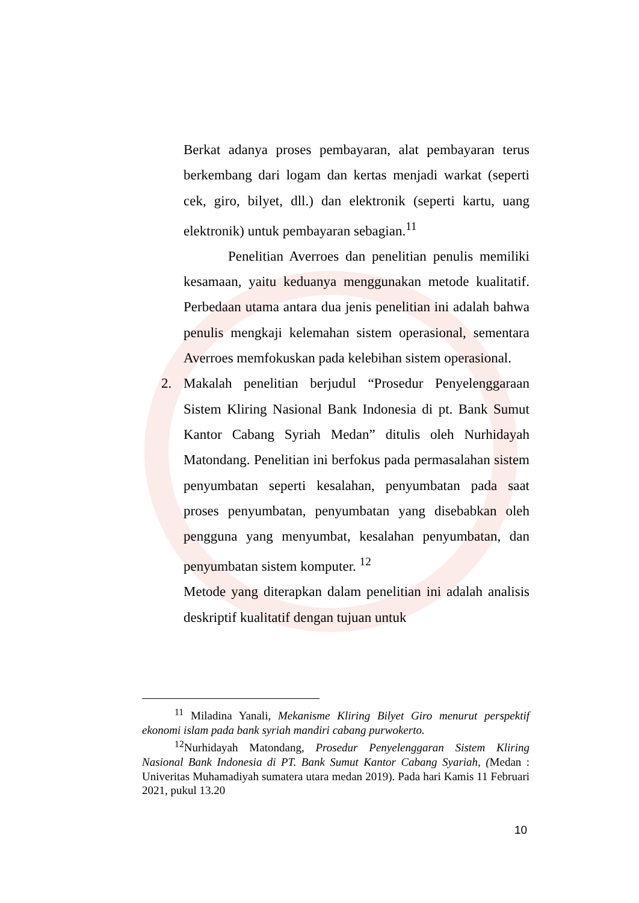Berkat adanya proses pembayaran, alat pembayaran terus berkembang dari logam dan kertas menjadi warkat (seperti cek, giro, bilyet, dll.) dan elektronik (seperti kartu, uang elektronik) untuk pembayaran sebagian.<sup>11</sup>
Penelitian Averroes dan penelitian penulis memiliki kesamaan, yaitu keduanya menggunakan metode kualitatif. Perbedaan utama antara dua jenis penelitian ini adalah bahwa penulis mengkaji kelemahan sistem operasional, sementara Averroes memfokuskan pada kelebihan sistem operasional.
2. Makalah penelitian berjudul “Prosedur Penyelenggaraan Sistem Kliring Nasional Bank Indonesia di pt. Bank Sumut Kantor Cabang Syriah Medan” ditulis oleh Nurhidayah Matondang. Penelitian ini berfokus pada permasalahan sistem penyumbatan seperti kesalahan, penyumbatan pada saat proses penyumbatan, penyumbatan yang disebabkan oleh pengguna yang menyumbat, kesalahan penyumbatan, dan penyumbatan sistem komputer. <sup>12</sup>
Metode yang diterapkan dalam penelitian ini adalah analisis deskriptif kualitatif dengan tujuan untuk
<sup>11</sup> Miladina Yanali, Mekanisme Kliring Bilyet Giro menurut perspektif ekonomi islam pada bank syriah mandiri cabang purwokerto.
<sup>12</sup> Nurhidayah Matondang, Prosedur Penyelenggaran Sistem Kliring Nasional Bank Indonesia di PT. Bank Sumut Kantor Cabang Syariah, (Medan : Univeritas Muhamadiyah sumatera utara medan 2019). Pada hari Kamis 11 Februari 2021, pukul 13.20
10